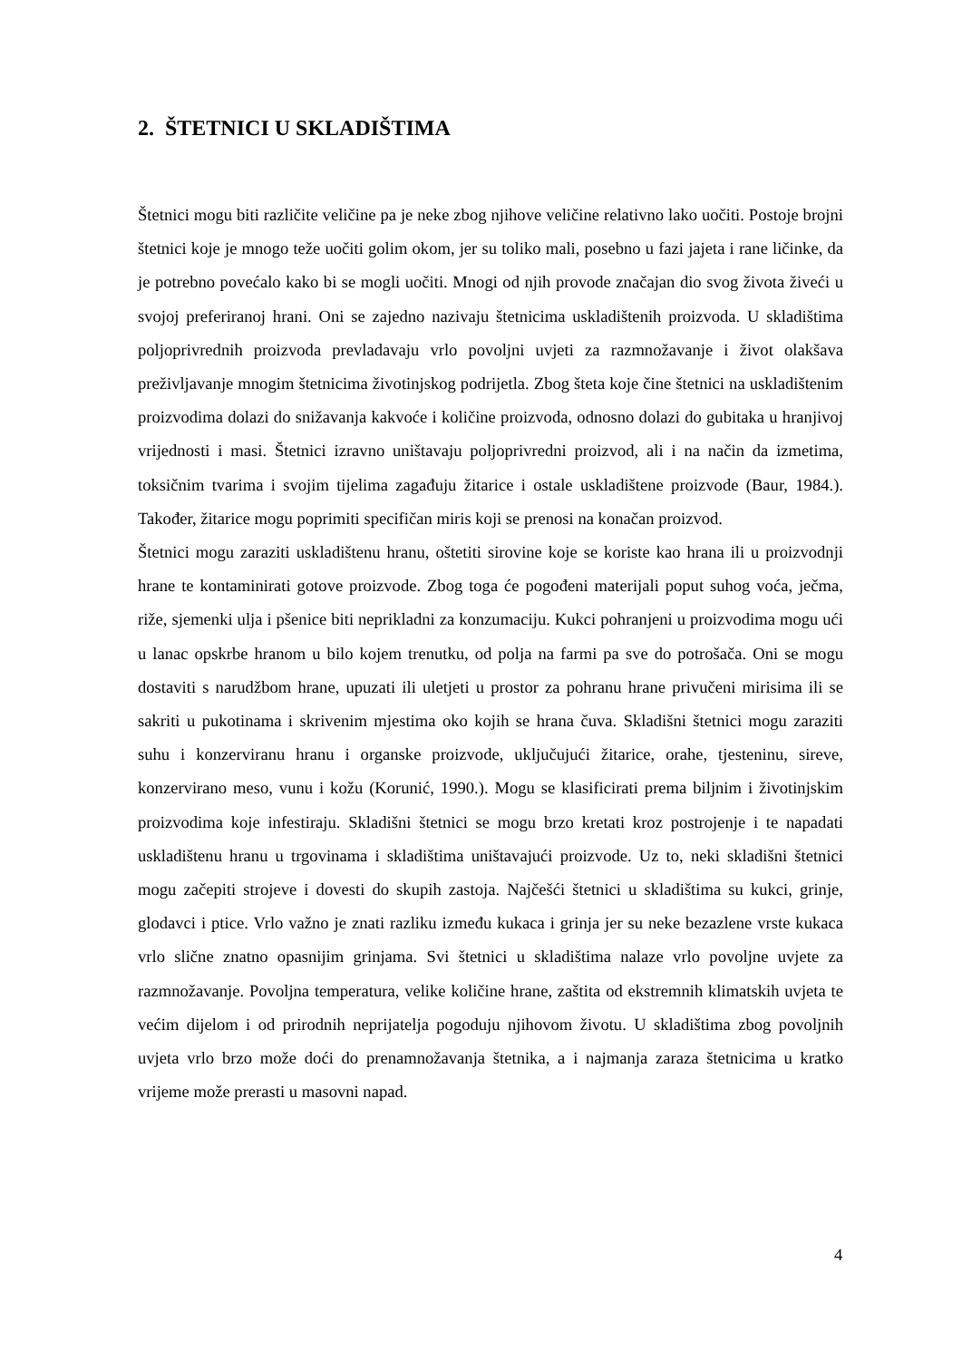2. ŠTETNICI U SKLADIŠTIMA
Štetnici mogu biti različite veličine pa je neke zbog njihove veličine relativno lako uočiti. Postoje brojni štetnici koje je mnogo teže uočiti golim okom, jer su toliko mali, posebno u fazi jajeta i rane ličinke, da je potrebno povećalo kako bi se mogli uočiti. Mnogi od njih provode značajan dio svog života živeći u svojoj preferiranoj hrani. Oni se zajedno nazivaju štetnicima uskladištenih proizvoda. U skladištima poljoprivrednih proizvoda prevladavaju vrlo povoljni uvjeti za razmnožavanje i život olakšava preživljavanje mnogim štetnicima životinjskog podrijetla. Zbog šteta koje čine štetnici na uskladištenim proizvodima dolazi do snižavanja kakvoće i količine proizvoda, odnosno dolazi do gubitaka u hranjivoj vrijednosti i masi. Štetnici izravno uništavaju poljoprivredni proizvod, ali i na način da izmetima, toksičnim tvarima i svojim tijelima zagađuju žitarice i ostale uskladištene proizvode (Baur, 1984.). Također, žitarice mogu poprimiti specifičan miris koji se prenosi na konačan proizvod.
Štetnici mogu zaraziti uskladištenu hranu, oštetiti sirovine koje se koriste kao hrana ili u proizvodnji hrane te kontaminirati gotove proizvode. Zbog toga će pogođeni materijali poput suhog voća, ječma, riže, sjemenki ulja i pšenice biti neprikladni za konzumaciju. Kukci pohranjeni u proizvodima mogu ući u lanac opskrbe hranom u bilo kojem trenutku, od polja na farmi pa sve do potrošača. Oni se mogu dostaviti s narudžbom hrane, upuzati ili uletjeti u prostor za pohranu hrane privučeni mirisima ili se sakriti u pukotinama i skrivenim mjestima oko kojih se hrana čuva. Skladišni štetnici mogu zaraziti suhu i konzerviranu hranu i organske proizvode, uključujući žitarice, orahe, tjesteninu, sireve, konzervirano meso, vunu i kožu (Korunić, 1990.). Mogu se klasificirati prema biljnim i životinjskim proizvodima koje infestiraju. Skladišni štetnici se mogu brzo kretati kroz postrojenje i te napadati uskladištenu hranu u trgovinama i skladištima uništavajući proizvode. Uz to, neki skladišni štetnici mogu začepiti strojeve i dovesti do skupih zastoja. Najčešći štetnici u skladištima su kukci, grinje, glodavci i ptice. Vrlo važno je znati razliku između kukaca i grinja jer su neke bezazlene vrste kukaca vrlo slične znatno opasnijim grinjama. Svi štetnici u skladištima nalaze vrlo povoljne uvjete za razmnožavanje. Povoljna temperatura, velike količine hrane, zaštita od ekstremnih klimatskih uvjeta te većim dijelom i od prirodnih neprijatelja pogoduju njihovom životu. U skladištima zbog povoljnih uvjeta vrlo brzo može doći do prenamnožavanja štetnika, a i najmanja zaraza štetnicima u kratko vrijeme može prerasti u masovni napad.
4